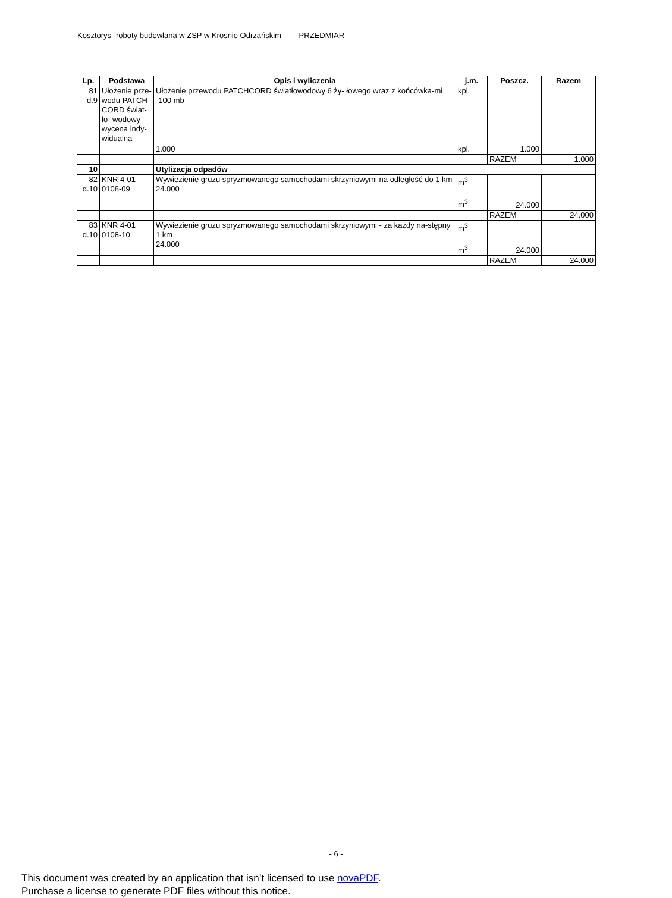Kosztorys -roboty budowlana w ZSP w Krosnie Odrzańskim PRZEDMIAR
| Lp. | Podstawa | Opis i wyliczenia | j.m. | Poszcz. | Razem |
| --- | --- | --- | --- | --- | --- |
| 81 d.9 | Ułożenie prze- wodu PATCH-CORD świat-ło- wodowy wycena indy-widualna | Ułożenie przewodu PATCHCORD światłowodowy 6 ży- łowego wraz z końcówka-mi -100 mb | kpl. | 1.000 | |
| | | 1.000 | kpl. | | |
| | | | | RAZEM | 1.000 |
| 10 | | Utylizacja odpadów | | | |
| 82 d.10 | KNR 4-01 0108-09 | Wywiezienie gruzu spryzmowanego samochodami skrzyniowymi na odległość do 1 km 24.000 | m<sup>3</sup> m<sup>3</sup> | 24.000 | |
| | | | | RAZEM | 24.000 |
| 83 d.10 | KNR 4-01 0108-10 | Wywiezienie gruzu spryzmowanego samochodami skrzyniowymi - za każdy na-stępny 1 km 24.000 | m<sup>3</sup> m<sup>3</sup> | 24.000 | |
| | | | | RAZEM | 24.000 |
- 6 -
This document was created by an application that isn’t licensed to use novaPDF.
Purchase a license to generate PDF files without this notice.